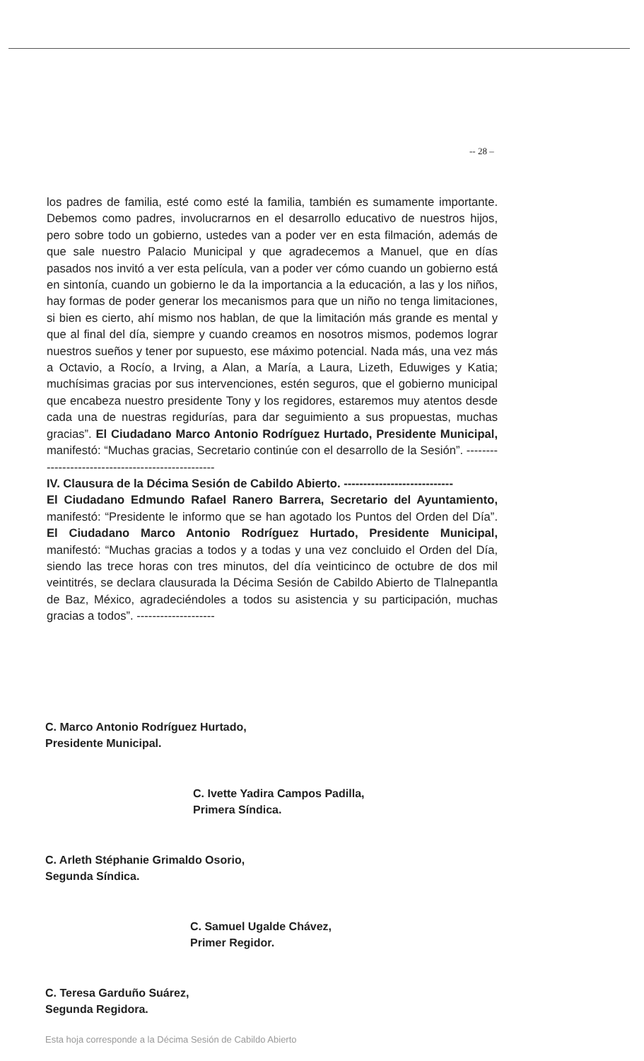-- 28 –
los padres de familia, esté como esté la familia, también es sumamente importante. Debemos como padres, involucrarnos en el desarrollo educativo de nuestros hijos, pero sobre todo un gobierno, ustedes van a poder ver en esta filmación, además de que sale nuestro Palacio Municipal y que agradecemos a Manuel, que en días pasados nos invitó a ver esta película, van a poder ver cómo cuando un gobierno está en sintonía, cuando un gobierno le da la importancia a la educación, a las y los niños, hay formas de poder generar los mecanismos para que un niño no tenga limitaciones, si bien es cierto, ahí mismo nos hablan, de que la limitación más grande es mental y que al final del día, siempre y cuando creamos en nosotros mismos, podemos lograr nuestros sueños y tener por supuesto, ese máximo potencial. Nada más, una vez más a Octavio, a Rocío, a Irving, a Alan, a María, a Laura, Lizeth, Eduwiges y Katia; muchísimas gracias por sus intervenciones, estén seguros, que el gobierno municipal que encabeza nuestro presidente Tony y los regidores, estaremos muy atentos desde cada una de nuestras regidurías, para dar seguimiento a sus propuestas, muchas gracias”. El Ciudadano Marco Antonio Rodríguez Hurtado, Presidente Municipal, manifestó: “Muchas gracias, Secretario continúe con el desarrollo de la Sesión”. ---------------------------------------------------
IV. Clausura de la Décima Sesión de Cabildo Abierto. ----------------------------
El Ciudadano Edmundo Rafael Ranero Barrera, Secretario del Ayuntamiento, manifestó: “Presidente le informo que se han agotado los Puntos del Orden del Día”. El Ciudadano Marco Antonio Rodríguez Hurtado, Presidente Municipal, manifestó: “Muchas gracias a todos y a todas y una vez concluido el Orden del Día, siendo las trece horas con tres minutos, del día veinticinco de octubre de dos mil veintitrés, se declara clausurada la Décima Sesión de Cabildo Abierto de Tlalnepantla de Baz, México, agradeciéndoles a todos su asistencia y su participación, muchas gracias a todos”. --------------------
C. Marco Antonio Rodríguez Hurtado,
Presidente Municipal.
C. Ivette Yadira Campos Padilla,
Primera Síndica.
C. Arleth Stéphanie Grimaldo Osorio,
Segunda Síndica.
C. Samuel Ugalde Chávez,
Primer Regidor.
C. Teresa Garduño Suárez,
Segunda Regidora.
Esta hoja corresponde a la Décima Sesión de Cabildo Abierto